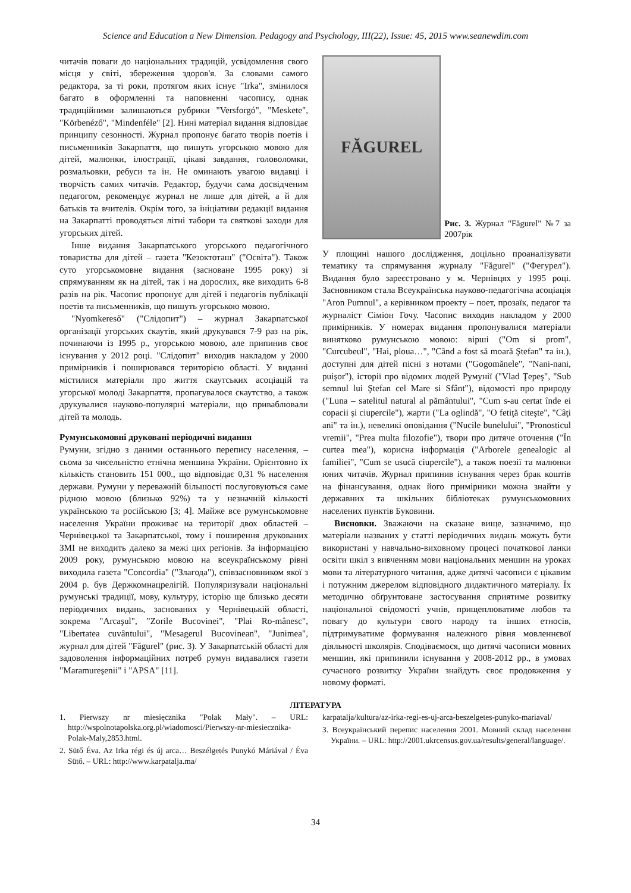Science and Education a New Dimension. Pedagogy and Psychology, III(22), Issue: 45, 2015 www.seanewdim.com
читачів поваги до національних традицій, усвідомлення свого місця у світі, збереження здоров'я. За словами самого редактора, за ті роки, протягом яких існує "Irka", змінилося багато в оформленні та наповненні часопису, однак традиційними залишаються рубрики "Versforgó", "Meskete", "Körbenéző", "Mindenféle" [2]. Нині матеріал видання відповідає принципу сезонності. Журнал пропонує багато творів поетів і письменників Закарпаття, що пишуть угорською мовою для дітей, малюнки, ілюстрації, цікаві завдання, головоломки, розмальовки, ребуси та ін. Не оминають увагою видавці і творчість самих читачів. Редактор, будучи сама досвідченим педагогом, рекомендує журнал не лише для дітей, а й для батьків та вчителів. Окрім того, за ініціативи редакції видання на Закарпатті проводяться літні табори та святкові заходи для угорських дітей.
Інше видання Закарпатського угорського педагогічного товариства для дітей – газета "Кезоктоташ" ("Освіта"). Також суто угорськомовне видання (засноване 1995 року) зі спрямуванням як на дітей, так і на дорослих, яке виходить 6-8 разів на рік. Часопис пропонує для дітей і педагогів публікації поетів та письменників, що пишуть угорською мовою.
"Nyomkereső" ("Слідопит") – журнал Закарпатської організації угорських скаутів, який друкувався 7-9 раз на рік, починаючи із 1995 р., угорською мовою, але припинив своє існування у 2012 році. "Слідопит" виходив накладом у 2000 примірників і поширювався територією області. У виданні містилися матеріали про життя скаутських асоціацій та угорської молоді Закарпаття, пропагувалося скаутство, а також друкувалися науково-популярні матеріали, що приваблювали дітей та молодь.
Румунськомовні друковані періодичні видання
Румуни, згідно з даними останнього перепису населення, – сьома за чисельністю етнічна меншина України. Орієнтовно їх кількість становить 151 000., що відповідає 0,31 % населення держави. Румуни у переважній більшості послуговуються саме рідною мовою (близько 92%) та у незначній кількості українською та російською [3; 4]. Майже все румунськомовне населення України проживає на території двох областей – Чернівецької та Закарпатської, тому і поширення друкованих ЗМІ не виходить далеко за межі цих регіонів. За інформацією 2009 року, румунською мовою на всеукраїнському рівні виходила газета "Concordia" ("Злагода"), співзасновником якої з 2004 р. був Держкомнацрелігій. Популяризували національні румунські традиції, мову, культуру, історію ще близько десяти періодичних видань, заснованих у Чернівецькій області, зокрема "Arcaşul", "Zorile Bucovinei", "Plai Ro-mânesc", "Libertatea cuvântului", "Mesagerul Bucovinean", "Junimea", журнал для дітей "Făgurel" (рис. 3). У Закарпатській області для задоволення інформаційних потреб румун видавалися газети "Maramureşenii" і "APSA" [11].
FĂGUREL
Рис. 3. Журнал "Făgurel" №7 за 2007рік
У площині нашого дослідження, доцільно проаналізувати тематику та спрямування журналу "Făgurel" ("Фегурел"). Видання було зареєстровано у м. Чернівцях у 1995 році. Засновником стала Всеукраїнська науково-педагогічна асоціація "Aron Pumnul", а керівником проекту – поет, прозаїк, педагог та журналіст Сіміон Гочу. Часопис виходив накладом у 2000 примірників. У номерах видання пропонувалися матеріали винятково румунською мовою: вірші ("Om si prom", "Curcubeul", "Hai, ploua…", "Când a fost să moară Ştefan" та ін.), доступні для дітей пісні з нотами ("Gogomănele", "Nani-nani, puişor"), історії про відомих людей Румунії ("Vlad Ţepeş", "Sub semnul lui Ştefan cel Mare si Sfânt"), відомості про природу ("Luna – satelitul natural al pământului", "Cum s-au certat înde ei copacii şi ciupercile"), жарти ("La oglindă", "O fetiţă citeşte", "Câţi ani" та ін.), невеликі оповідання ("Nucile bunelului", "Pronosticul vremii", "Prea multa filozofie"), твори про дитяче оточення ("În curtea mea"), корисна інформація ("Arborele genealogic al familiei", "Cum se usucă ciupercile"), а також поезії та малюнки юних читачів. Журнал припинив існування через брак коштів на фінансування, однак його примірники можна знайти у державних та шкільних бібліотеках румунськомовних населених пунктів Буковини.
Висновки. Зважаючи на сказане вище, зазначимо, що матеріали названих у статті періодичних видань можуть бути використані у навчально-виховному процесі початкової ланки освіти шкіл з вивченням мови національних меншин на уроках мови та літературного читання, адже дитячі часописи є цікавим і потужним джерелом відповідного дидактичного матеріалу. Їх методично обґрунтоване застосування сприятиме розвитку національної свідомості учнів, прищеплюватиме любов та повагу до культури свого народу та інших етносів, підтримуватиме формування належного рівня мовленнєвої діяльності школярів. Сподіваємося, що дитячі часописи мовних меншин, які припинили існування у 2008-2012 рр., в умовах сучасного розвитку України знайдуть своє продовження у новому форматі.
ЛІТЕРАТУРА
1. Pierwszy nr miesięcznika "Polak Mały". – URL: http://wspolnotapolska.org.pl/wiadomosci/Pierwszy-nr-miesiecznika-Polak-Maly,2853.html.
2. Sütő Éva. Az Irka régi és új arca… Beszélgetés Punykó Máriával / Éva Sütő. – URL: http://www.karpatalja.ma/
karpatalja/kultura/az-irka-regi-es-uj-arca-beszelgetes-punyko-mariaval/
3. Всеукраїнський перепис населення 2001. Мовний склад населення України. – URL: http://2001.ukrcensus.gov.ua/results/general/language/.
34